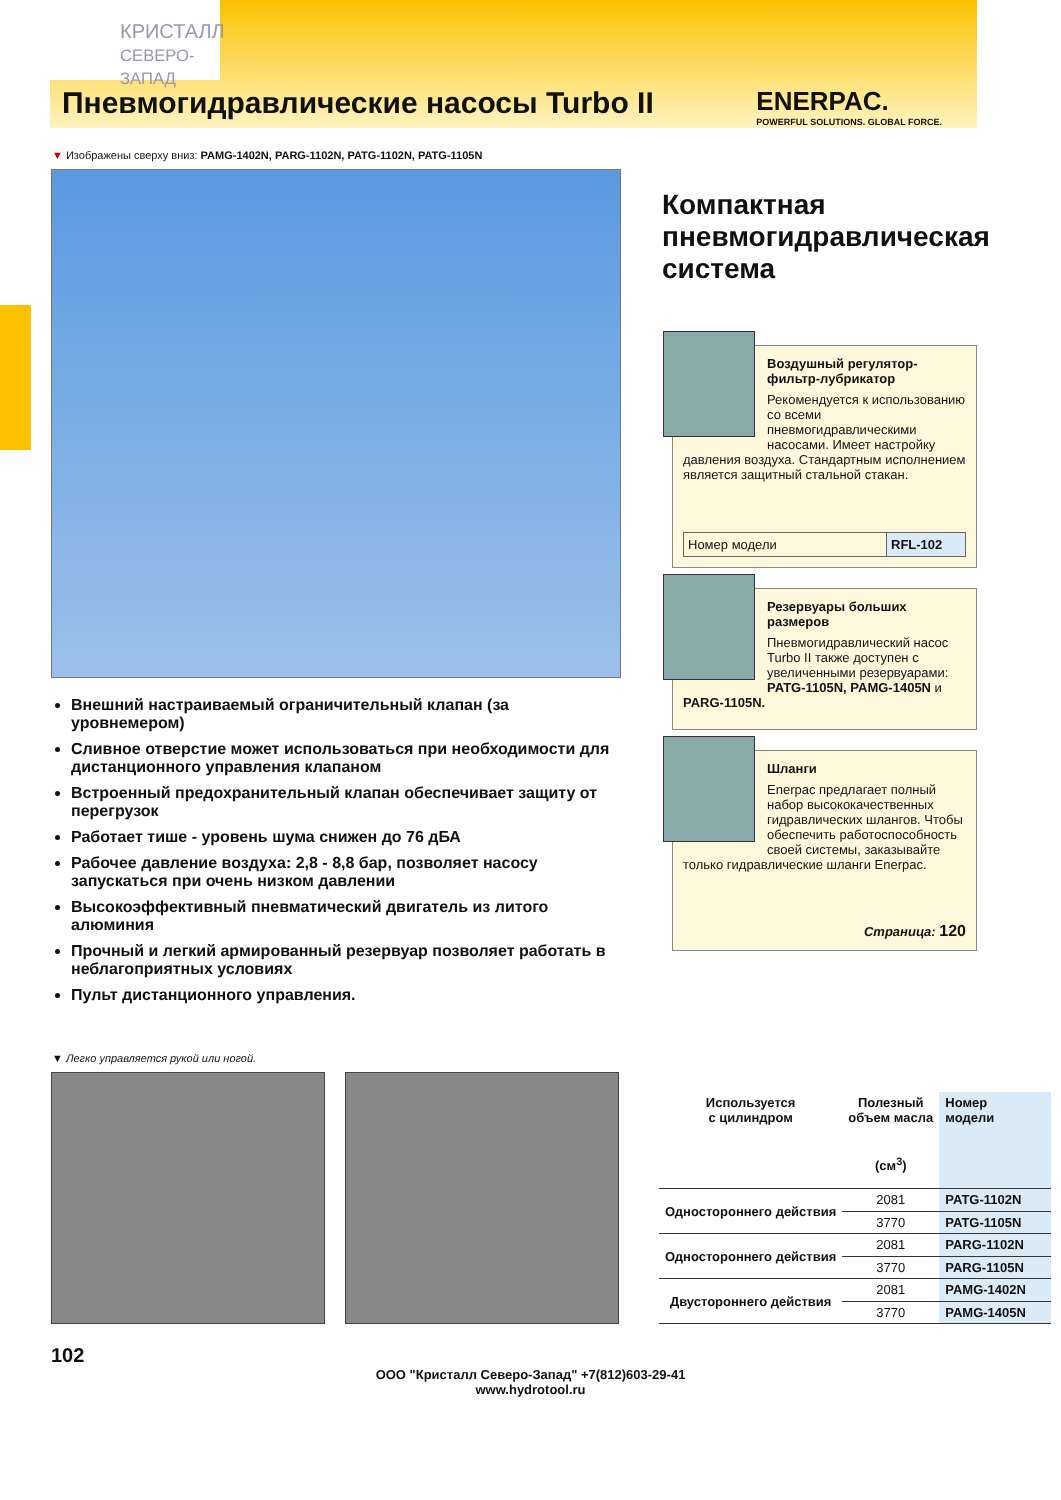КРИСТАЛЛ
СЕВЕРО-ЗАПАД
Пневмогидравлические насосы Turbo II ENERPAC.
POWERFUL SOLUTIONS. GLOBAL FORCE.
▼ Изображены сверху вниз: PAMG-1402N, PARG-1102N, PATG-1102N, PATG-1105N
Внешний настраиваемый ограничительный клапан (за уровнемером)
Сливное отверстие может использоваться при необходимости для дистанционного управления клапаном
Встроенный предохранительный клапан обеспечивает защиту от перегрузок
Работает тише - уровень шума снижен до 76 дБА
Рабочее давление воздуха: 2,8 - 8,8 бар, позволяет насосу запускаться при очень низком давлении
Высокоэффективный пневматический двигатель из литого алюминия
Прочный и легкий армированный резервуар позволяет работать в неблагоприятных условиях
Пульт дистанционного управления.
Компактная пневмогидравлическая система
Воздушный регулятор- фильтр-лубрикатор
Рекомендуется к использованию со всеми пневмогидравлическими насосами. Имеет настройку давления воздуха. Стандартным исполнением является защитный стальной стакан.
Номер модели RFL-102
Резервуары больших размеров
Пневмогидравлический насос Turbo II также доступен с увеличенными резервуарами: PATG-1105N, PAMG-1405N и PARG-1105N.
Шланги
Enerpac предлагает полный набор высококачественных гидравлических шлангов. Чтобы обеспечить работоспособность своей системы, заказывайте только гидравлические шланги Enerpac.
Страница: 120
▼ Легко управляется рукой или ногой.
| Используется с цилиндром | Полезный объем масла (см<sup>3</sup>) | Номер модели |
| --- | --- | --- |
| Одностороннего действия | 2081 | PATG-1102N |
| | 3770 | PATG-1105N |
| Одностороннего действия | 2081 | PARG-1102N |
| | 3770 | PARG-1105N |
| Двустороннего действия | 2081 | PAMG-1402N |
| | 3770 | PAMG-1405N |
102
ООО "Кристалл Северо-Запад" +7(812)603-29-41
www.hydrotool.ru